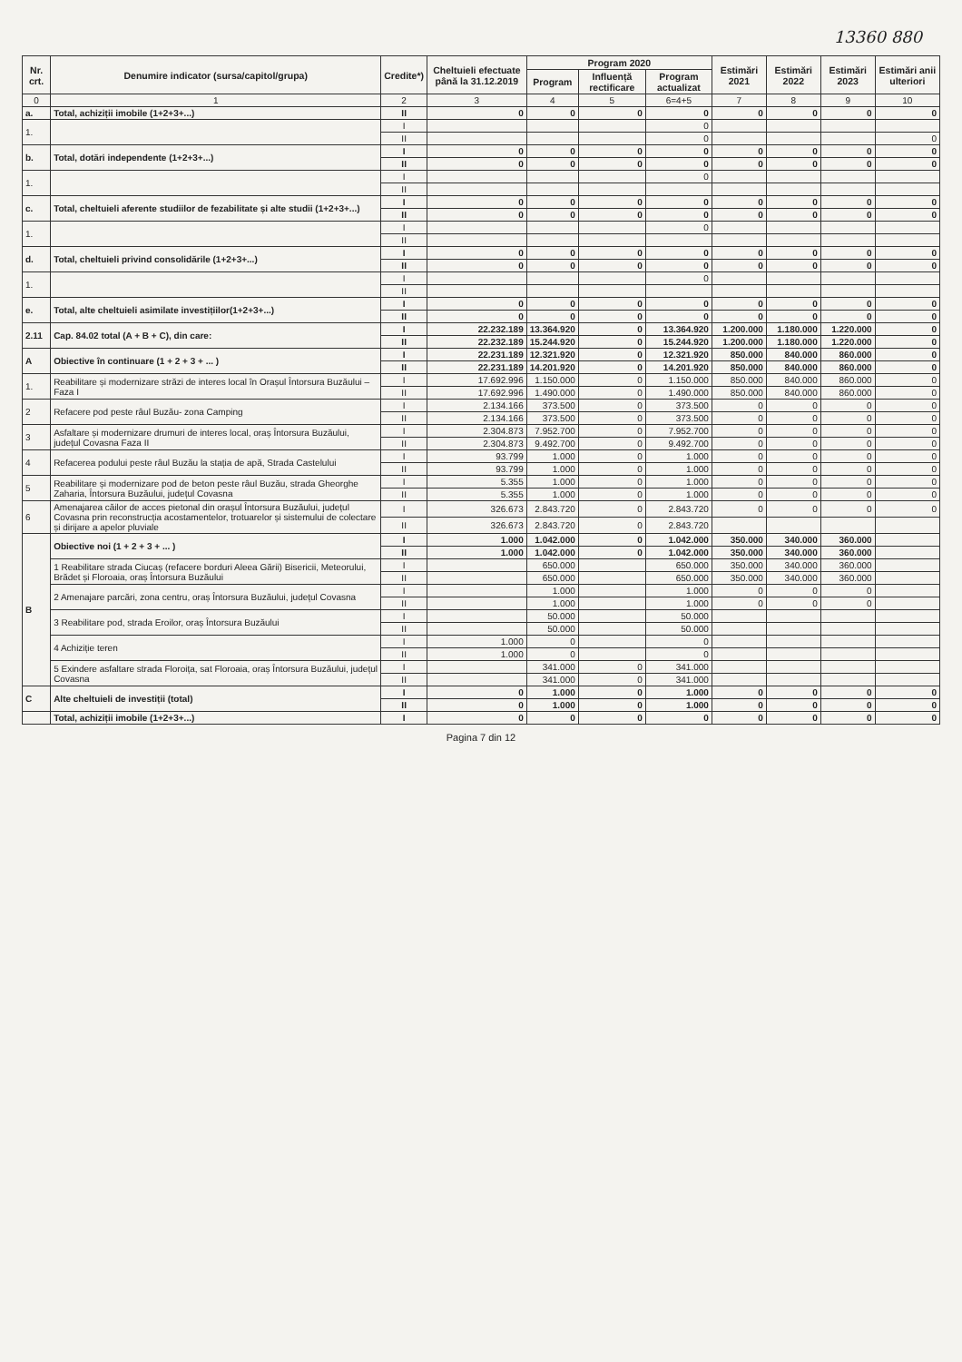13360 880
| Nr. crt. | Denumire indicator (sursa/capitol/grupa) | Credite*) | Cheltuieli efectuate până la 31.12.2019 | Program 2020 | | | Estimări 2021 | Estimări 2022 | Estimări 2023 | Estimări anii ulteriori |
| --- | --- | --- | --- | --- | --- | --- | --- | --- | --- | --- |
| | | | | Program | Influență rectificare | Program actualizat | | | | |
| 0 | 1 | 2 | 3 | 4 | 5 | 6=4+5 | 7 | 8 | 9 | 10 |
| a. | Total, achiziții imobile (1+2+3+...) | II | 0 | 0 | 0 | 0 | 0 | 0 | 0 | 0 |
| 1. | | I | | | | 0 | | | | |
| | | II | | | | 0 | | | | 0 |
| b. | Total, dotări independente (1+2+3+...) | I | 0 | 0 | 0 | 0 | 0 | 0 | 0 | 0 |
| | | II | 0 | 0 | 0 | 0 | 0 | 0 | 0 | 0 |
| 1. | | I | | | | 0 | | | | |
| | | II | | | | | | | | |
| c. | Total, cheltuieli aferente studiilor de fezabilitate și alte studii (1+2+3+...) | I | 0 | 0 | 0 | 0 | 0 | 0 | 0 | 0 |
| | | II | 0 | 0 | 0 | 0 | 0 | 0 | 0 | 0 |
| 1. | | I | | | | 0 | | | | |
| | | II | | | | | | | | |
| d. | Total, cheltuieli privind consolidările (1+2+3+...) | I | 0 | 0 | 0 | 0 | 0 | 0 | 0 | 0 |
| | | II | 0 | 0 | 0 | 0 | 0 | 0 | 0 | 0 |
| 1. | | I | | | | 0 | | | | |
| | | II | | | | | | | | |
| e. | Total, alte cheltuieli asimilate investițiilor(1+2+3+...) | I | 0 | 0 | 0 | 0 | 0 | 0 | 0 | 0 |
| | | II | 0 | 0 | 0 | 0 | 0 | 0 | 0 | 0 |
| 2.11 | Cap. 84.02 total (A + B + C), din care: | I | 22.232.189 | 13.364.920 | 0 | 13.364.920 | 1.200.000 | 1.180.000 | 1.220.000 | 0 |
| | | II | 22.232.189 | 15.244.920 | 0 | 15.244.920 | 1.200.000 | 1.180.000 | 1.220.000 | 0 |
| A | Obiective în continuare (1 + 2 + 3 + ... ) | I | 22.231.189 | 12.321.920 | 0 | 12.321.920 | 850.000 | 840.000 | 860.000 | 0 |
| | | II | 22.231.189 | 14.201.920 | 0 | 14.201.920 | 850.000 | 840.000 | 860.000 | 0 |
| 1. | Reabilitare și modernizare străzi de interes local în Orașul Întorsura Buzăului – Faza I | I | 17.692.996 | 1.150.000 | 0 | 1.150.000 | 850.000 | 840.000 | 860.000 | 0 |
| | | II | 17.692.996 | 1.490.000 | 0 | 1.490.000 | 850.000 | 840.000 | 860.000 | 0 |
| 2 | Refacere pod peste râul Buzău- zona Camping | I | 2.134.166 | 373.500 | 0 | 373.500 | 0 | 0 | 0 | 0 |
| | | II | 2.134.166 | 373.500 | 0 | 373.500 | 0 | 0 | 0 | 0 |
| 3 | Asfaltare și modernizare drumuri de interes local, oraș Întorsura Buzăului, județul Covasna Faza II | I | 2.304.873 | 7.952.700 | 0 | 7.952.700 | 0 | 0 | 0 | 0 |
| | | II | 2.304.873 | 9.492.700 | 0 | 9.492.700 | 0 | 0 | 0 | 0 |
| 4 | Refacerea podului peste râul Buzău la stația de apă, Strada Castelului | I | 93.799 | 1.000 | 0 | 1.000 | 0 | 0 | 0 | 0 |
| | | II | 93.799 | 1.000 | 0 | 1.000 | 0 | 0 | 0 | 0 |
| 5 | Reabilitare și modernizare pod de beton peste râul Buzău, strada Gheorghe Zaharia, Întorsura Buzăului, județul Covasna | I | 5.355 | 1.000 | 0 | 1.000 | 0 | 0 | 0 | 0 |
| | | II | 5.355 | 1.000 | 0 | 1.000 | 0 | 0 | 0 | 0 |
| 6 | Amenajarea căilor de acces pietonal din orașul Întorsura Buzăului, județul Covasna prin reconstrucția acostamentelor, trotuarelor și sistemului de colectare și dirijare a apelor pluviale | I | 326.673 | 2.843.720 | 0 | 2.843.720 | 0 | 0 | 0 | 0 |
| | | II | 326.673 | 2.843.720 | 0 | 2.843.720 | | | | |
| B | Obiective noi (1 + 2 + 3 + ... ) | I | 1.000 | 1.042.000 | 0 | 1.042.000 | 350.000 | 340.000 | 360.000 | |
| | | II | 1.000 | 1.042.000 | 0 | 1.042.000 | 350.000 | 340.000 | 360.000 | |
| | 1 Reabilitare strada Ciucaș (refacere borduri Aleea Gării) Bisericii, Meteorului, Brădet și Floroaia, oraș Întorsura Buzăului | I | | 650.000 | | 650.000 | 350.000 | 340.000 | 360.000 | |
| | | II | | 650.000 | | 650.000 | 350.000 | 340.000 | 360.000 | |
| | 2 Amenajare parcări, zona centru, oraș Întorsura Buzăului, județul Covasna | I | | 1.000 | | 1.000 | 0 | 0 | 0 | |
| | | II | | 1.000 | | 1.000 | 0 | 0 | 0 | |
| | 3 Reabilitare pod, strada Eroilor, oraș Întorsura Buzăului | I | | 50.000 | | 50.000 | | | | |
| | | II | | 50.000 | | 50.000 | | | | |
| | 4 Achiziție teren | I | 1.000 | 0 | | 0 | | | | |
| | | II | 1.000 | 0 | | 0 | | | | |
| | 5 Exindere asfaltare strada Floroița, sat Floroaia, oraș Întorsura Buzăului, județul Covasna | I | | 341.000 | 0 | 341.000 | | | | |
| | | II | | 341.000 | 0 | 341.000 | | | | |
| C | Alte cheltuieli de investiții (total) | I | 0 | 1.000 | 0 | 1.000 | 0 | 0 | 0 | 0 |
| | | II | 0 | 1.000 | 0 | 1.000 | 0 | 0 | 0 | 0 |
| | Total, achiziții imobile (1+2+3+...) | I | 0 | 0 | 0 | 0 | 0 | 0 | 0 | 0 |
Pagina 7 din 12